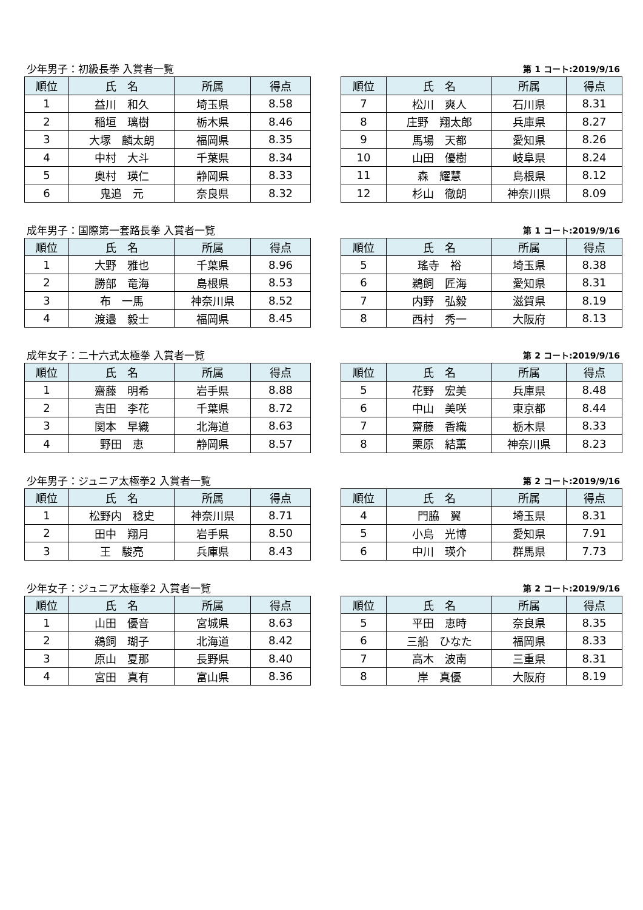少年男子：初級長拳 入賞者一覧 第 1 コート:2019/9/16
| 順位 | 氏 名 | 所属 | 得点 |
| --- | --- | --- | --- |
| 1 | 益川 和久 | 埼玉県 | 8.58 |
| 2 | 稲垣 璃樹 | 栃木県 | 8.46 |
| 3 | 大塚 麟太朗 | 福岡県 | 8.35 |
| 4 | 中村 大斗 | 千葉県 | 8.34 |
| 5 | 奥村 瑛仁 | 静岡県 | 8.33 |
| 6 | 鬼追 元 | 奈良県 | 8.32 |
| 順位 | 氏 名 | 所属 | 得点 |
| --- | --- | --- | --- |
| 7 | 松川 爽人 | 石川県 | 8.31 |
| 8 | 庄野 翔太郎 | 兵庫県 | 8.27 |
| 9 | 馬場 天都 | 愛知県 | 8.26 |
| 10 | 山田 優樹 | 岐阜県 | 8.24 |
| 11 | 森 耀慧 | 島根県 | 8.12 |
| 12 | 杉山 徹朗 | 神奈川県 | 8.09 |
成年男子：国際第一套路長拳 入賞者一覧 第 1 コート:2019/9/16
| 順位 | 氏 名 | 所属 | 得点 |
| --- | --- | --- | --- |
| 1 | 大野 雅也 | 千葉県 | 8.96 |
| 2 | 勝部 竜海 | 島根県 | 8.53 |
| 3 | 布 一馬 | 神奈川県 | 8.52 |
| 4 | 渡邉 毅士 | 福岡県 | 8.45 |
| 順位 | 氏 名 | 所属 | 得点 |
| --- | --- | --- | --- |
| 5 | 瑤寺 裕 | 埼玉県 | 8.38 |
| 6 | 鵜飼 匠海 | 愛知県 | 8.31 |
| 7 | 内野 弘毅 | 滋賀県 | 8.19 |
| 8 | 西村 秀一 | 大阪府 | 8.13 |
成年女子：二十六式太極拳 入賞者一覧 第 2 コート:2019/9/16
| 順位 | 氏 名 | 所属 | 得点 |
| --- | --- | --- | --- |
| 1 | 齋藤 明希 | 岩手県 | 8.88 |
| 2 | 吉田 李花 | 千葉県 | 8.72 |
| 3 | 関本 早織 | 北海道 | 8.63 |
| 4 | 野田 恵 | 静岡県 | 8.57 |
| 順位 | 氏 名 | 所属 | 得点 |
| --- | --- | --- | --- |
| 5 | 花野 宏美 | 兵庫県 | 8.48 |
| 6 | 中山 美咲 | 東京都 | 8.44 |
| 7 | 齋藤 香織 | 栃木県 | 8.33 |
| 8 | 栗原 結薫 | 神奈川県 | 8.23 |
少年男子：ジュニア太極拳2 入賞者一覧 第 2 コート:2019/9/16
| 順位 | 氏 名 | 所属 | 得点 |
| --- | --- | --- | --- |
| 1 | 松野内 稔史 | 神奈川県 | 8.71 |
| 2 | 田中 翔月 | 岩手県 | 8.50 |
| 3 | 王 駿亮 | 兵庫県 | 8.43 |
| 順位 | 氏 名 | 所属 | 得点 |
| --- | --- | --- | --- |
| 4 | 門脇 翼 | 埼玉県 | 8.31 |
| 5 | 小島 光博 | 愛知県 | 7.91 |
| 6 | 中川 瑛介 | 群馬県 | 7.73 |
少年女子：ジュニア太極拳2 入賞者一覧 第 2 コート:2019/9/16
| 順位 | 氏 名 | 所属 | 得点 |
| --- | --- | --- | --- |
| 1 | 山田 優音 | 宮城県 | 8.63 |
| 2 | 鵜飼 瑚子 | 北海道 | 8.42 |
| 3 | 原山 夏那 | 長野県 | 8.40 |
| 4 | 宮田 真有 | 富山県 | 8.36 |
| 順位 | 氏 名 | 所属 | 得点 |
| --- | --- | --- | --- |
| 5 | 平田 恵時 | 奈良県 | 8.35 |
| 6 | 三船 ひなた | 福岡県 | 8.33 |
| 7 | 高木 波南 | 三重県 | 8.31 |
| 8 | 岸 真優 | 大阪府 | 8.19 |